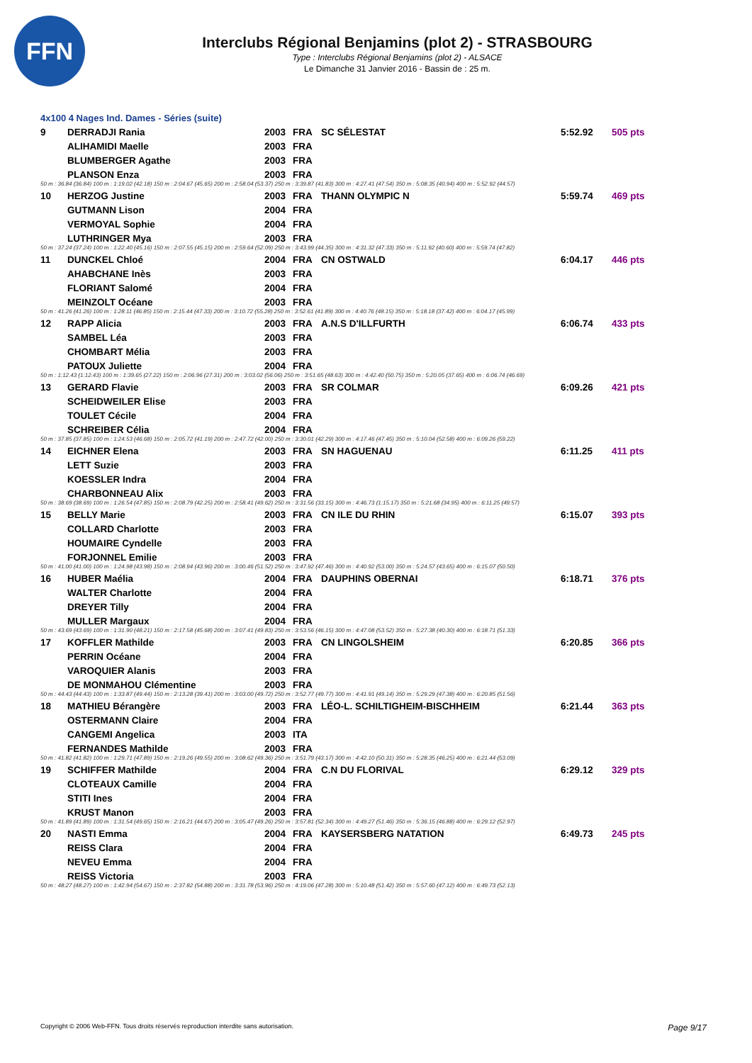FFN
Interclubs Régional Benjamins (plot 2) - STRASBOURG
Type : Interclubs Régional Benjamins (plot 2) - ALSACE
Le Dimanche 31 Janvier 2016 - Bassin de : 25 m.
4x100 4 Nages Ind. Dames - Séries (suite)
| 9 | DERRADJI Rania | 2003 | FRA | SC SÉLESTAT | 5:52.92 | 505 pts |
| | ALIHAMIDI Maelle | 2003 | FRA | | | |
| | BLUMBERGER Agathe | 2003 | FRA | | | |
| | PLANSON Enza | 2003 | FRA | | | |
| 50 m : 36.84 (36.84) 100 m : 1:19.02 (42.18) 150 m : 2:04.67 (45.65) 200 m : 2:58.04 (53.37) 250 m : 3:39.87 (41.83) 300 m : 4:27.41 (47.54) 350 m : 5:08.35 (40.94) 400 m : 5:52.92 (44.57) | | | | | | |
| 10 | HERZOG Justine | 2003 | FRA | THANN OLYMPIC N | 5:59.74 | 469 pts |
| | GUTMANN Lison | 2004 | FRA | | | |
| | VERMOYAL Sophie | 2004 | FRA | | | |
| | LUTHRINGER Mya | 2003 | FRA | | | |
| 50 m : 37.24 (37.24) 100 m : 1:22.40 (45.16) 150 m : 2:07.55 (45.15) 200 m : 2:59.64 (52.09) 250 m : 3:43.99 (44.35) 300 m : 4:31.32 (47.33) 350 m : 5:11.92 (40.60) 400 m : 5:59.74 (47.82) | | | | | | |
| 11 | DUNCKEL Chloé | 2004 | FRA | CN OSTWALD | 6:04.17 | 446 pts |
| | AHABCHANE Inès | 2003 | FRA | | | |
| | FLORIANT Salomé | 2004 | FRA | | | |
| | MEINZOLT Océane | 2003 | FRA | | | |
| 50 m : 41.26 (41.26) 100 m : 1:28.11 (46.85) 150 m : 2:15.44 (47.33) 200 m : 3:10.72 (55.28) 250 m : 3:52.61 (41.89) 300 m : 4:40.76 (48.15) 350 m : 5:18.18 (37.42) 400 m : 6:04.17 (45.99) | | | | | | |
| 12 | RAPP Alicia | 2003 | FRA | A.N.S D'ILLFURTH | 6:06.74 | 433 pts |
| | SAMBEL Léa | 2003 | FRA | | | |
| | CHOMBART Mélia | 2003 | FRA | | | |
| | PATOUX Juliette | 2004 | FRA | | | |
| 50 m : 1:12.43 (1:12.43) 100 m : 1:39.65 (27.22) 150 m : 2:06.96 (27.31) 200 m : 3:03.02 (56.06) 250 m : 3:51.65 (48.63) 300 m : 4:42.40 (50.75) 350 m : 5:20.05 (37.65) 400 m : 6:06.74 (46.69) | | | | | | |
| 13 | GERARD Flavie | 2003 | FRA | SR COLMAR | 6:09.26 | 421 pts |
| | SCHEIDWEILER Elise | 2003 | FRA | | | |
| | TOULET Cécile | 2004 | FRA | | | |
| | SCHREIBER Célia | 2004 | FRA | | | |
| 50 m : 37.85 (37.85) 100 m : 1:24.53 (46.68) 150 m : 2:05.72 (41.19) 200 m : 2:47.72 (42.00) 250 m : 3:30.01 (42.29) 300 m : 4:17.46 (47.45) 350 m : 5:10.04 (52.58) 400 m : 6:09.26 (59.22) | | | | | | |
| 14 | EICHNER Elena | 2003 | FRA | SN HAGUENAU | 6:11.25 | 411 pts |
| | LETT Suzie | 2003 | FRA | | | |
| | KOESSLER Indra | 2004 | FRA | | | |
| | CHARBONNEAU Alix | 2003 | FRA | | | |
| 50 m : 38.69 (38.69) 100 m : 1:26.54 (47.85) 150 m : 2:08.79 (42.25) 200 m : 2:58.41 (49.62) 250 m : 3:31.56 (33.15) 300 m : 4:46.73 (1:15.17) 350 m : 5:21.68 (34.95) 400 m : 6:11.25 (49.57) | | | | | | |
| 15 | BELLY Marie | 2003 | FRA | CN ILE DU RHIN | 6:15.07 | 393 pts |
| | COLLARD Charlotte | 2003 | FRA | | | |
| | HOUMAIRE Cyndelle | 2003 | FRA | | | |
| | FORJONNEL Emilie | 2003 | FRA | | | |
| 50 m : 41.00 (41.00) 100 m : 1:24.98 (43.98) 150 m : 2:08.94 (43.96) 200 m : 3:00.46 (51.52) 250 m : 3:47.92 (47.46) 300 m : 4:40.92 (53.00) 350 m : 5:24.57 (43.65) 400 m : 6:15.07 (50.50) | | | | | | |
| 16 | HUBER Maélia | 2004 | FRA | DAUPHINS OBERNAI | 6:18.71 | 376 pts |
| | WALTER Charlotte | 2004 | FRA | | | |
| | DREYER Tilly | 2004 | FRA | | | |
| | MULLER Margaux | 2004 | FRA | | | |
| 50 m : 43.69 (43.69) 100 m : 1:31.90 (48.21) 150 m : 2:17.58 (45.68) 200 m : 3:07.41 (49.83) 250 m : 3:53.56 (46.15) 300 m : 4:47.08 (53.52) 350 m : 5:27.38 (40.30) 400 m : 6:18.71 (51.33) | | | | | | |
| 17 | KOFFLER Mathilde | 2003 | FRA | CN LINGOLSHEIM | 6:20.85 | 366 pts |
| | PERRIN Océane | 2004 | FRA | | | |
| | VAROQUIER Alanis | 2003 | FRA | | | |
| | DE MONMAHOU Clémentine | 2003 | FRA | | | |
| 50 m : 44.43 (44.43) 100 m : 1:33.87 (49.44) 150 m : 2:13.28 (39.41) 200 m : 3:03.00 (49.72) 250 m : 3:52.77 (49.77) 300 m : 4:41.91 (49.14) 350 m : 5:29.29 (47.38) 400 m : 6:20.85 (51.56) | | | | | | |
| 18 | MATHIEU Bérangère | 2003 | FRA | LÉO-L. SCHILTIGHEIM-BISCHHEIM | 6:21.44 | 363 pts |
| | OSTERMANN Claire | 2004 | FRA | | | |
| | CANGEMI Angelica | 2003 | ITA | | | |
| | FERNANDES Mathilde | 2003 | FRA | | | |
| 50 m : 41.82 (41.82) 100 m : 1:29.71 (47.89) 150 m : 2:19.26 (49.55) 200 m : 3:08.62 (49.36) 250 m : 3:51.79 (43.17) 300 m : 4:42.10 (50.31) 350 m : 5:28.35 (46.25) 400 m : 6:21.44 (53.09) | | | | | | |
| 19 | SCHIFFER Mathilde | 2004 | FRA | C.N DU FLORIVAL | 6:29.12 | 329 pts |
| | CLOTEAUX Camille | 2004 | FRA | | | |
| | STITI Ines | 2004 | FRA | | | |
| | KRUST Manon | 2003 | FRA | | | |
| 50 m : 41.89 (41.89) 100 m : 1:31.54 (49.65) 150 m : 2:16.21 (44.67) 200 m : 3:05.47 (49.26) 250 m : 3:57.81 (52.34) 300 m : 4:49.27 (51.46) 350 m : 5:36.15 (46.88) 400 m : 6:29.12 (52.97) | | | | | | |
| 20 | NASTI Emma | 2004 | FRA | KAYSERSBERG NATATION | 6:49.73 | 245 pts |
| | REISS Clara | 2004 | FRA | | | |
| | NEVEU Emma | 2004 | FRA | | | |
| | REISS Victoria | 2003 | FRA | | | |
| 50 m : 48.27 (48.27) 100 m : 1:42.94 (54.67) 150 m : 2:37.82 (54.88) 200 m : 3:31.78 (53.96) 250 m : 4:19.06 (47.28) 300 m : 5:10.48 (51.42) 350 m : 5:57.60 (47.12) 400 m : 6:49.73 (52.13) | | | | | | |
Copyright © 2006 Web-FFN. Tous droits réservés reproduction interdite sans autorisation. Page 9/17